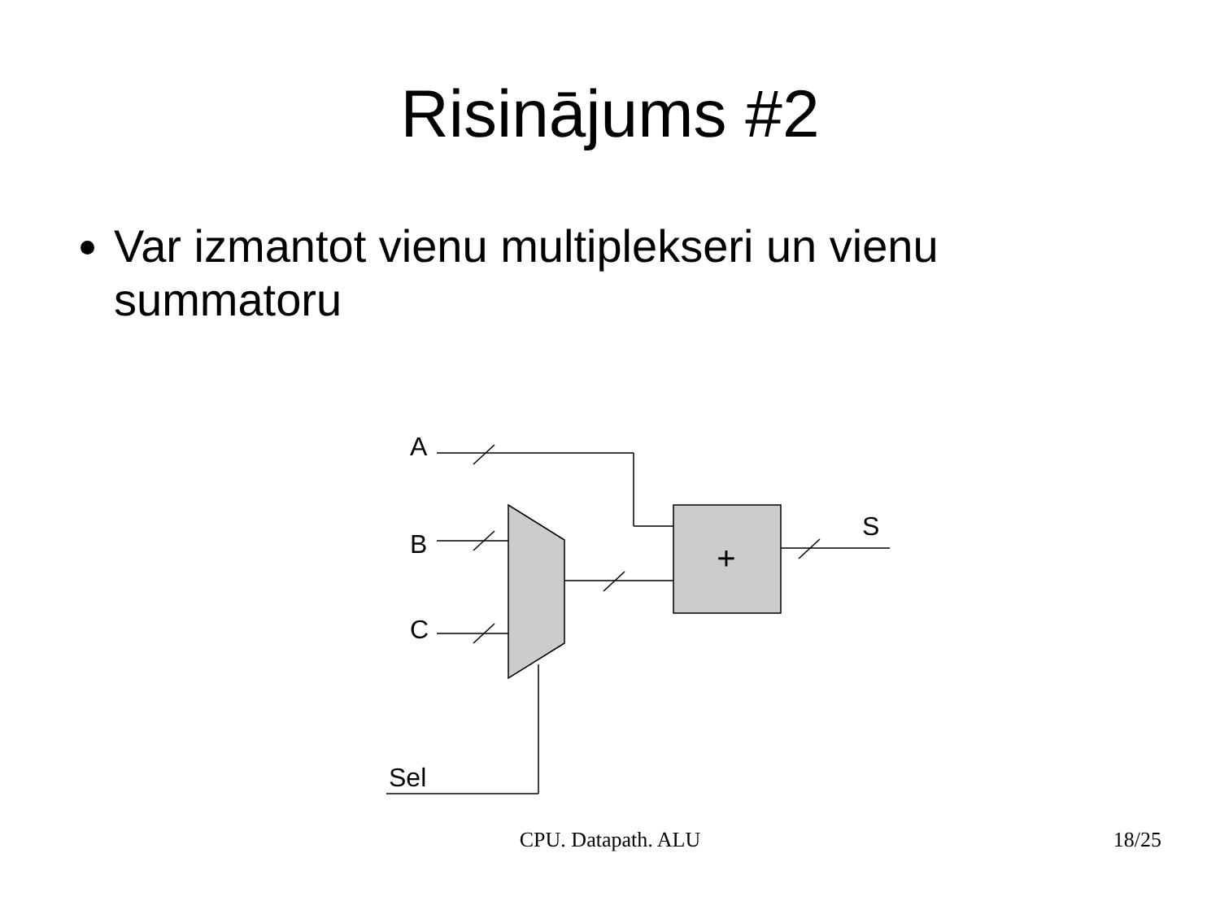Risinājums #2
Var izmantot vienu multiplekseri un vienu summatoru
+
A
B
C
S
Sel
CPU. Datapath. ALU
18/25